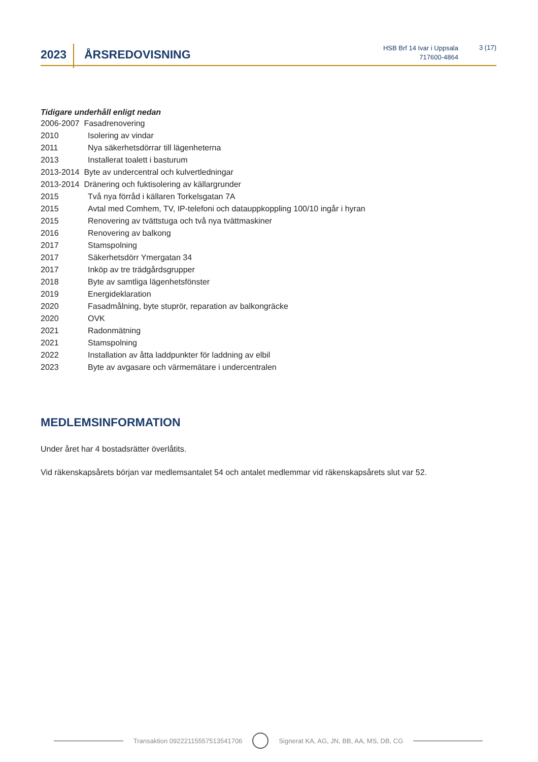2023
ÅRSREDOVISNING
HSB Brf 14 Ivar i Uppsala
717600-4864
3 (17)
Tidigare underhåll enligt nedan
| 2006-2007 Fasadrenovering | |
| 2010 | Isolering av vindar |
| 2011 | Nya säkerhetsdörrar till lägenheterna |
| 2013 | Installerat toalett i basturum |
| 2013-2014 Byte av undercentral och kulvertledningar | |
| 2013-2014 Dränering och fuktisolering av källargrunder | |
| 2015 | Två nya förråd i källaren Torkelsgatan 7A |
| 2015 | Avtal med Comhem, TV, IP-telefoni och datauppkoppling 100/10 ingår i hyran |
| 2015 | Renovering av tvättstuga och två nya tvättmaskiner |
| 2016 | Renovering av balkong |
| 2017 | Stamspolning |
| 2017 | Säkerhetsdörr Ymergatan 34 |
| 2017 | Inköp av tre trädgårdsgrupper |
| 2018 | Byte av samtliga lägenhetsfönster |
| 2019 | Energideklaration |
| 2020 | Fasadmålning, byte stuprör, reparation av balkongräcke |
| 2020 | OVK |
| 2021 | Radonmätning |
| 2021 | Stamspolning |
| 2022 | Installation av åtta laddpunkter för laddning av elbil |
| 2023 | Byte av avgasare och värmemätare i undercentralen |
MEDLEMSINFORMATION
Under året har 4 bostadsrätter överlåtits.
Vid räkenskapsårets början var medlemsantalet 54 och antalet medlemmar vid räkenskapsårets slut var 52.
Transaktion 09222115557513541706 Signerat KA, AG, JN, BB, AA, MS, DB, CG